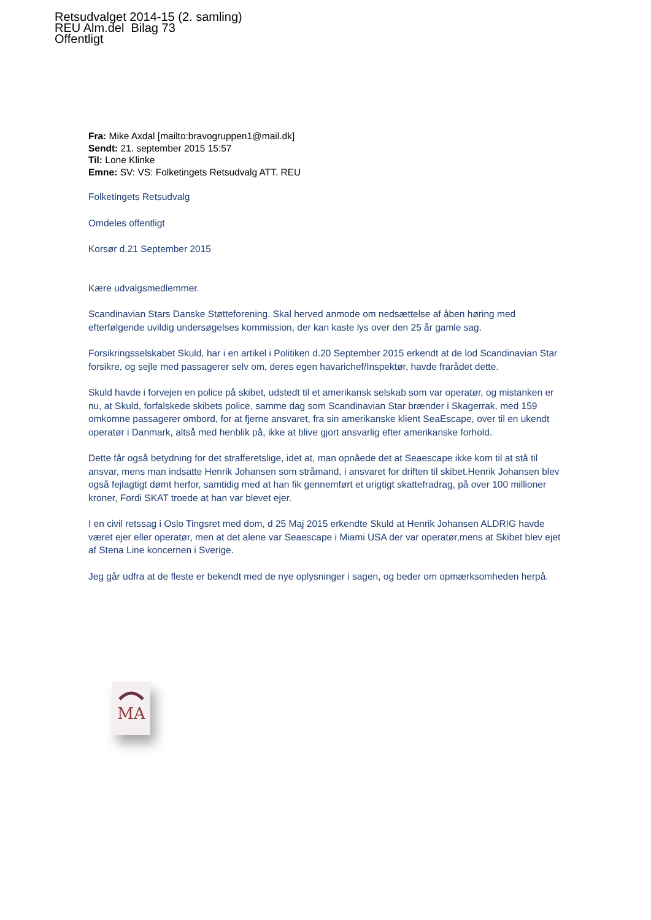Retsudvalget 2014-15 (2. samling)
REU Alm.del Bilag 73
Offentligt
Fra: Mike Axdal [mailto:bravogruppen1@mail.dk]
Sendt: 21. september 2015 15:57
Til: Lone Klinke
Emne: SV: VS: Folketingets Retsudvalg ATT. REU
Folketingets Retsudvalg
Omdeles offentligt
Korsør d.21 September 2015
Kære udvalgsmedlemmer.
Scandinavian Stars Danske Støtteforening. Skal herved anmode om nedsættelse af åben høring med efterfølgende uvildig undersøgelses kommission, der kan kaste lys over den 25 år gamle sag.
Forsikringsselskabet Skuld, har i en artikel i Politiken d.20 September 2015 erkendt at de lod Scandinavian Star forsikre, og sejle med passagerer selv om, deres egen havarichef/Inspektør, havde frarådet dette.
Skuld havde i forvejen en police på skibet, udstedt til et amerikansk selskab som var operatør, og mistanken er nu, at Skuld, forfalskede skibets police, samme dag som Scandinavian Star brænder i Skagerrak, med 159 omkomne passagerer ombord, for at fjerne ansvaret, fra sin amerikanske klient SeaEscape, over til en ukendt operatør i Danmark, altså med henblik på, ikke at blive gjort ansvarlig efter amerikanske forhold.
Dette får også betydning for det strafferetslige, idet at, man opnåede det at Seaescape ikke kom til at stå til ansvar, mens man indsatte Henrik Johansen som stråmand, i ansvaret for driften til skibet.Henrik Johansen blev også fejlagtigt dømt herfor, samtidig med at han fik gennemført et urigtigt skattefradrag, på over 100 millioner kroner, Fordi SKAT troede at han var blevet ejer.
I en civil retssag i Oslo Tingsret med dom, d 25 Maj 2015 erkendte Skuld at Henrik Johansen ALDRIG havde været ejer eller operatør, men at det alene var Seaescape i Miami USA der var operatør,mens at Skibet blev ejet af Stena Line koncernen i Sverige.
Jeg går udfra at de fleste er bekendt med de nye oplysninger i sagen, og beder om opmærksomheden herpå.
MA